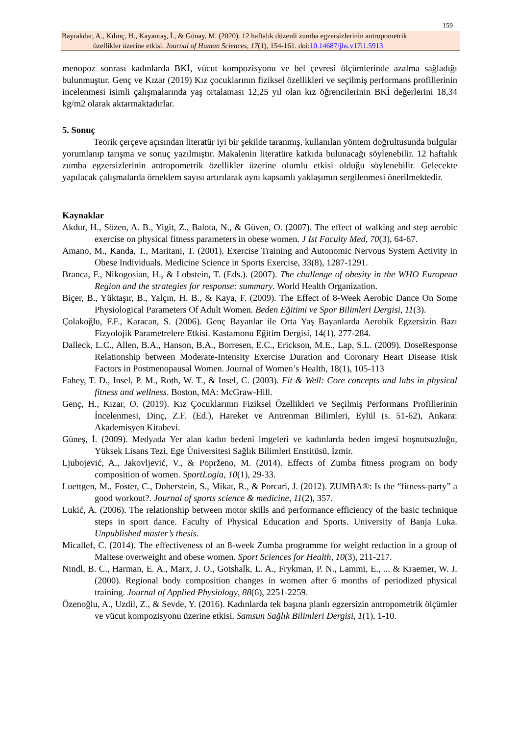159
Bayrakdar, A., Kılınç, H., Kayantaş, İ., & Günay, M. (2020). 12 haftalık düzenli zumba egzersizlerinin antropometrik
özellikler üzerine etkisi. Journal of Human Sciences, 17(1), 154-161. doi:10.14687/jhs.v17i1.5913
menopoz sonrası kadınlarda BKİ, vücut kompozisyonu ve bel çevresi ölçümlerinde azalma sağladığı bulunmuştur. Genç ve Kızar (2019) Kız çocuklarının fiziksel özellikleri ve seçilmiş performans profillerinin incelenmesi isimli çalışmalarında yaş ortalaması 12,25 yıl olan kız öğrencilerinin BKİ değerlerini 18,34 kg/m2 olarak aktarmaktadırlar.
5. Sonuç
Teorik çerçeve açısından literatür iyi bir şekilde taranmış, kullanılan yöntem doğrultusunda bulgular yorumlanıp tarışma ve sonuç yazılmıştır. Makalenin literatüre katkıda bulunacağı söylenebilir. 12 haftalık zumba egzersizlerinin antropometrik özellikler üzerine olumlu etkisi olduğu söylenebilir. Gelecekte yapılacak çalışmalarda örneklem sayısı artırılarak aynı kapsamlı yaklaşımın sergilenmesi önerilmektedir.
Kaynaklar
Akdur, H., Sözen, A. B., Yigit, Z., Balota, N., & Güven, O. (2007). The effect of walking and step aerobic exercise on physical fitness parameters in obese women. J Ist Faculty Med, 70(3), 64-67.
Amano, M., Kanda, T., Maritani, T. (2001). Exercise Training and Autonomic Nervous System Activity in Obese Individuals. Medicine Science in Sports Exercise, 33(8), 1287-1291.
Branca, F., Nikogosian, H., & Lobstein, T. (Eds.). (2007). The challenge of obesity in the WHO European Region and the strategies for response: summary. World Health Organization.
Biçer, B., Yüktaşır, B., Yalçın, H. B., & Kaya, F. (2009). The Effect of 8-Week Aerobic Dance On Some Physiological Parameters Of Adult Women. Beden Eğitimi ve Spor Bilimleri Dergisi, 11(3).
Çolakoğlu, F.F., Karacan, S. (2006). Genç Bayanlar ile Orta Yaş Bayanlarda Aerobik Egzersizin Bazı Fizyolojik Parametrelere Etkisi. Kastamonu Eğitim Dergisi, 14(1), 277-284.
Dalleck, L.C., Allen, B.A., Hanson, B.A., Borresen, E.C., Erickson, M.E., Lap, S.L. (2009). DoseResponse Relationship between Moderate-Intensity Exercise Duration and Coronary Heart Disease Risk Factors in Postmenopausal Women. Journal of Women’s Health, 18(1), 105-113
Fahey, T. D., Insel, P. M., Roth, W. T., & Insel, C. (2003). Fit & Well: Core concepts and labs in physical fitness and wellness. Boston, MA: McGraw-Hill.
Genç, H., Kızar, O. (2019). Kız Çocuklarının Fiziksel Özellikleri ve Seçilmiş Performans Profillerinin İncelenmesi, Dinç, Z.F. (Ed.), Hareket ve Antrenman Bilimleri, Eylül (s. 51-62), Ankara: Akademisyen Kitabevi.
Güneş, İ. (2009). Medyada Yer alan kadın bedeni imgeleri ve kadınlarda beden imgesi hoşnutsuzluğu, Yüksek Lisans Tezi, Ege Üniversitesi Sağlık Bilimleri Enstitüsü, İzmir.
Ljubojević, A., Jakovljević, V., & Poprženo, M. (2014). Effects of Zumba fitness program on body composition of women. SportLogia, 10(1), 29-33.
Luettgen, M., Foster, C., Doberstein, S., Mikat, R., & Porcari, J. (2012). ZUMBA®: Is the “fitness-party” a good workout?. Journal of sports science & medicine, 11(2), 357.
Lukić, A. (2006). The relationship between motor skills and performance efficiency of the basic technique steps in sport dance. Faculty of Physical Education and Sports. University of Banja Luka. Unpublished master’s thesis.
Micallef, C. (2014). The effectiveness of an 8-week Zumba programme for weight reduction in a group of Maltese overweight and obese women. Sport Sciences for Health, 10(3), 211-217.
Nindl, B. C., Harman, E. A., Marx, J. O., Gotshalk, L. A., Frykman, P. N., Lammi, E., ... & Kraemer, W. J. (2000). Regional body composition changes in women after 6 months of periodized physical training. Journal of Applied Physiology, 88(6), 2251-2259.
Özenoğlu, A., Uzdil, Z., & Sevde, Y. (2016). Kadınlarda tek başına planlı egzersizin antropometrik ölçümler ve vücut kompozisyonu üzerine etkisi. Samsun Sağlık Bilimleri Dergisi, 1(1), 1-10.